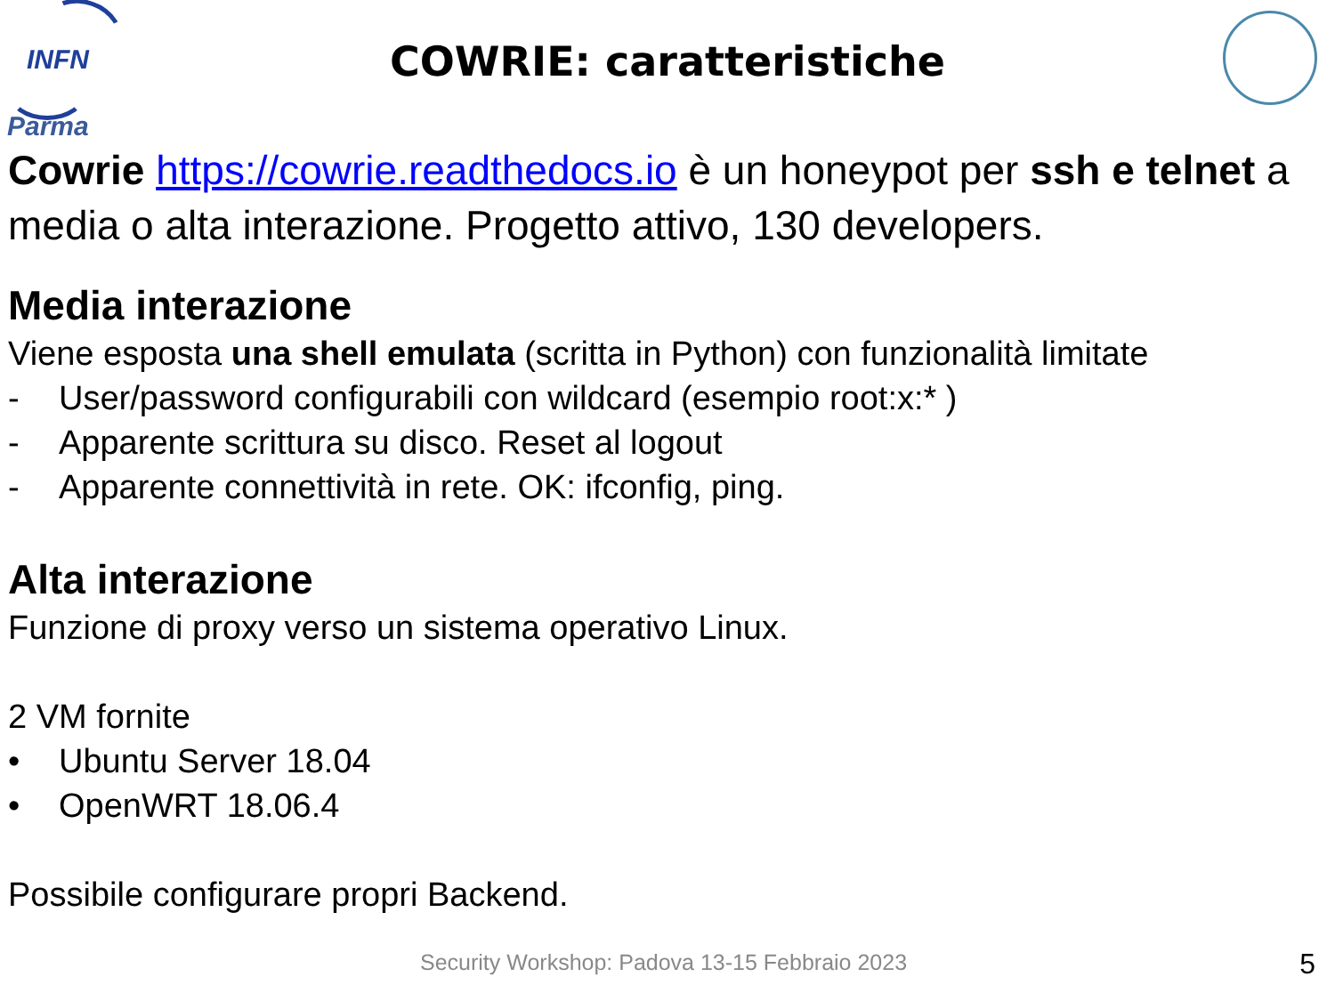INFN
Parma
COWRIE: caratteristiche
Cowrie https://cowrie.readthedocs.io è un honeypot per ssh e telnet a media o alta interazione. Progetto attivo, 130 developers.
Media interazione
Viene esposta una shell emulata (scritta in Python) con funzionalità limitate
- User/password configurabili con wildcard (esempio root:x:* )
- Apparente scrittura su disco. Reset al logout
- Apparente connettività in rete. OK: ifconfig, ping.
Alta interazione
Funzione di proxy verso un sistema operativo Linux.
2 VM fornite
• Ubuntu Server 18.04
• OpenWRT 18.06.4
Possibile configurare propri Backend.
Security Workshop: Padova 13-15 Febbraio 2023
5